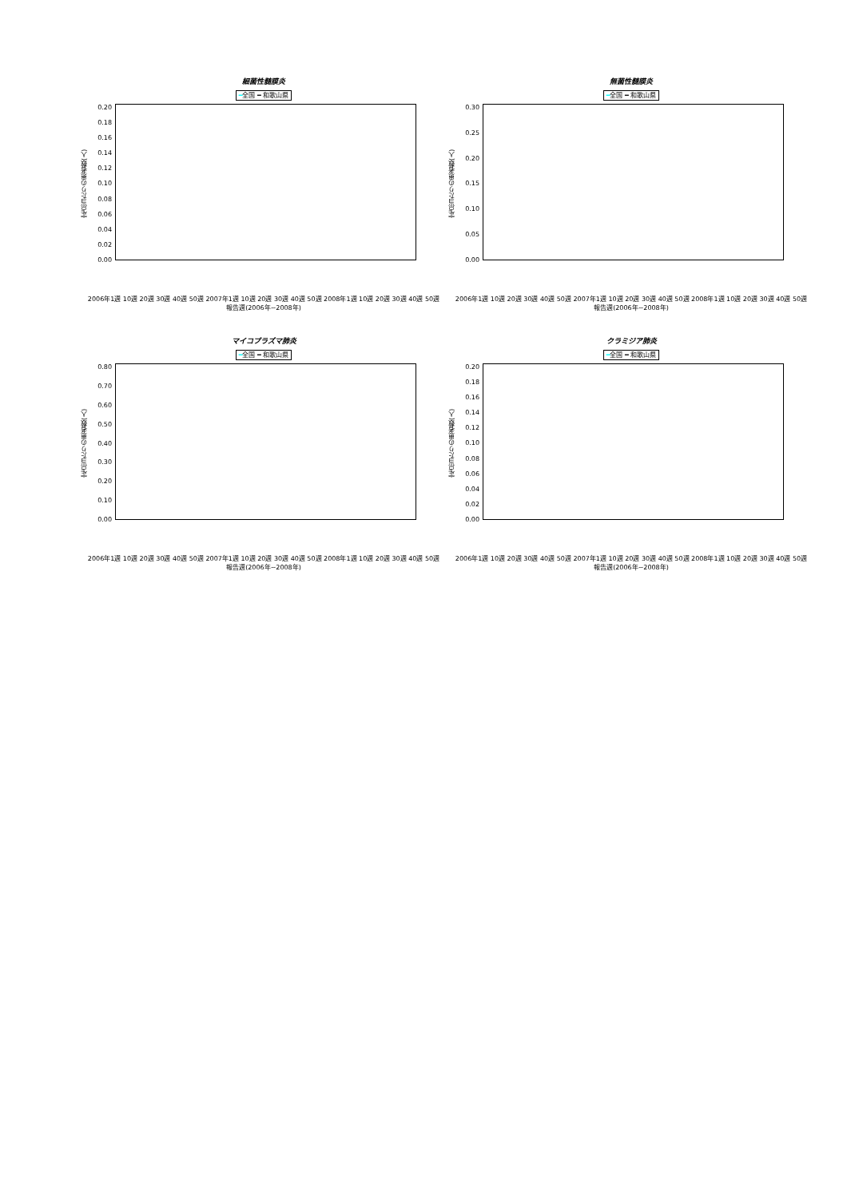細菌性髄膜炎
━全国 ━ 和歌山県
定点当たりの患者数(人)
0.20
0.18
0.16
0.14
0.12
0.10
0.08
0.06
0.04
0.02
0.00
2006年1週 10週 20週 30週 40週 50週 2007年1週 10週 20週 30週 40週 50週 2008年1週 10週 20週 30週 40週 50週
報告週(2006年~2008年)
無菌性髄膜炎
━全国 ━ 和歌山県
定点当たりの患者数(人)
0.30
0.25
0.20
0.15
0.10
0.05
0.00
2006年1週 10週 20週 30週 40週 50週 2007年1週 10週 20週 30週 40週 50週 2008年1週 10週 20週 30週 40週 50週
報告週(2006年~2008年)
マイコプラズマ肺炎
━全国 ━ 和歌山県
定点当たりの患者数(人)
0.80
0.70
0.60
0.50
0.40
0.30
0.20
0.10
0.00
2006年1週 10週 20週 30週 40週 50週 2007年1週 10週 20週 30週 40週 50週 2008年1週 10週 20週 30週 40週 50週
報告週(2006年~2008年)
クラミジア肺炎
━全国 ━ 和歌山県
定点当たりの患者数(人)
0.20
0.18
0.16
0.14
0.12
0.10
0.08
0.06
0.04
0.02
0.00
2006年1週 10週 20週 30週 40週 50週 2007年1週 10週 20週 30週 40週 50週 2008年1週 10週 20週 30週 40週 50週
報告週(2006年~2008年)